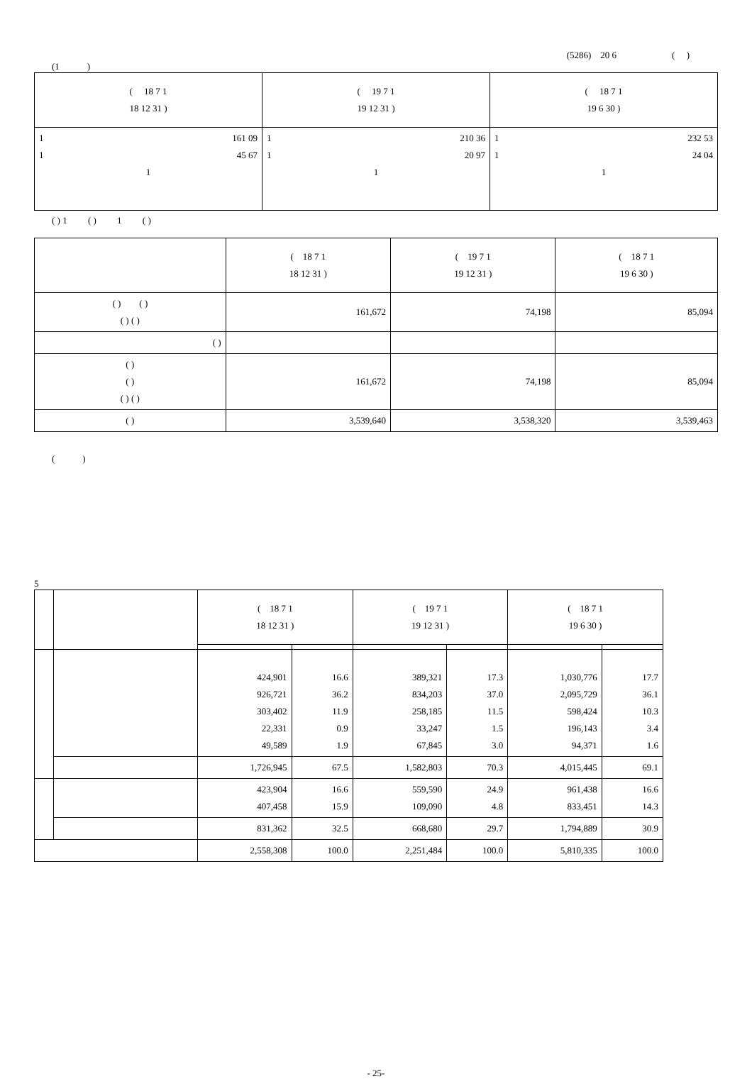(5286) 20 6 ( )
(1 )
| ( 18 7 1 18 12 31 ) | ( 19 7 1 19 12 31 ) | ( 18 7 1 19 6 30 ) |
| --- | --- | --- |
| 1 161 09 1 45 67 1 | 1 210 36 1 20 97 1 | 1 232 53 1 24 04 1 |
( ) 1 ( ) 1 ( )
| | ( 18 7 1 18 12 31 ) | ( 19 7 1 19 12 31 ) | ( 18 7 1 19 6 30 ) |
| --- | --- | --- | --- |
| ( ) ( ) ( ) ( ) | 161,672 | 74,198 | 85,094 |
| ( ) | | | |
| ( ) ( ) ( ) ( ) | 161,672 | 74,198 | 85,094 |
| ( ) | 3,539,640 | 3,538,320 | 3,539,463 |
( )
5
| | | ( 18 7 1 18 12 31 ) | | ( 19 7 1 19 12 31 ) | | ( 18 7 1 19 6 30 ) | |
| --- | --- | --- | --- | --- | --- | --- | --- |
| | | 424,901 926,721 303,402 22,331 49,589 | 16.6 36.2 11.9 0.9 1.9 | 389,321 834,203 258,185 33,247 67,845 | 17.3 37.0 11.5 1.5 3.0 | 1,030,776 2,095,729 598,424 196,143 94,371 | 17.7 36.1 10.3 3.4 1.6 |
| | | 1,726,945 | 67.5 | 1,582,803 | 70.3 | 4,015,445 | 69.1 |
| | | 423,904 407,458 | 16.6 15.9 | 559,590 109,090 | 24.9 4.8 | 961,438 833,451 | 16.6 14.3 |
| | | 831,362 | 32.5 | 668,680 | 29.7 | 1,794,889 | 30.9 |
| | | 2,558,308 | 100.0 | 2,251,484 | 100.0 | 5,810,335 | 100.0 |
- 25-